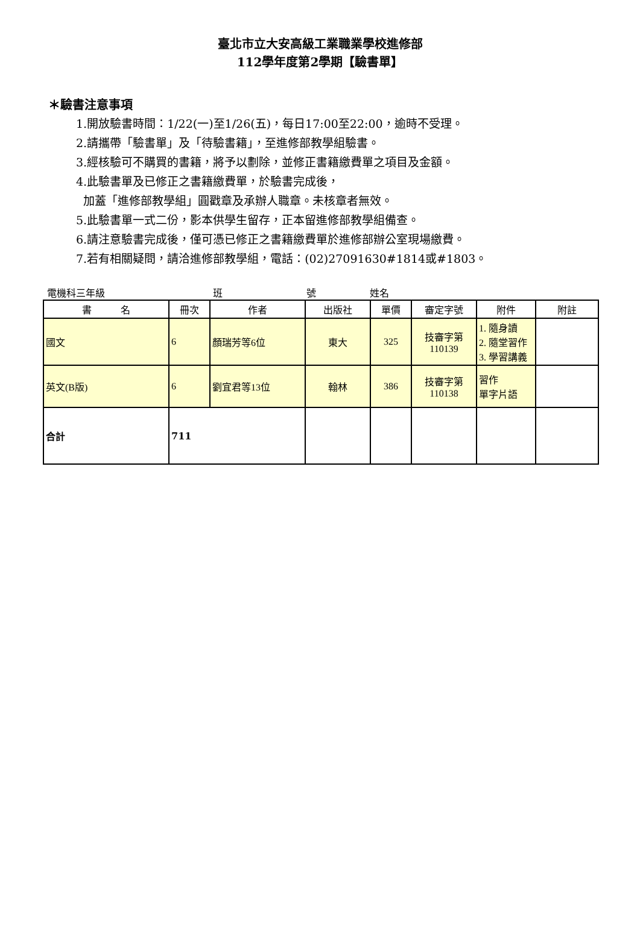臺北市立大安高級工業職業學校進修部
112學年度第2學期【驗書單】
＊驗書注意事項
1.開放驗書時間：1/22(一)至1/26(五)，每日17:00至22:00，逾時不受理。
2.請攜帶「驗書單」及「待驗書籍」，至進修部教學組驗書。
3.經核驗可不購買的書籍，將予以劃除，並修正書籍繳費單之項目及金額。
4.此驗書單及已修正之書籍繳費單，於驗書完成後，
加蓋「進修部教學組」圓戳章及承辦人職章。未核章者無效。
5.此驗書單一式二份，影本供學生留存，正本留進修部教學組備查。
6.請注意驗書完成後，僅可憑已修正之書籍繳費單於進修部辦公室現場繳費。
7.若有相關疑問，請洽進修部教學組，電話：(02)27091630#1814或#1803。
電機科三年級 班 號 姓名
| 書 名 | 冊次 | 作者 | 出版社 | 單價 | 審定字號 | 附件 | 附註 |
| --- | --- | --- | --- | --- | --- | --- | --- |
| 國文 | 6 | 顏瑞芳等6位 | 東大 | 325 | 技審字第 110139 | 1. 隨身讀 2. 隨堂習作 3. 學習講義 | |
| 英文(B版) | 6 | 劉宜君等13位 | 翰林 | 386 | 技審字第 110138 | 習作 單字片語 | |
| 合計 | 711 | | | | | | |